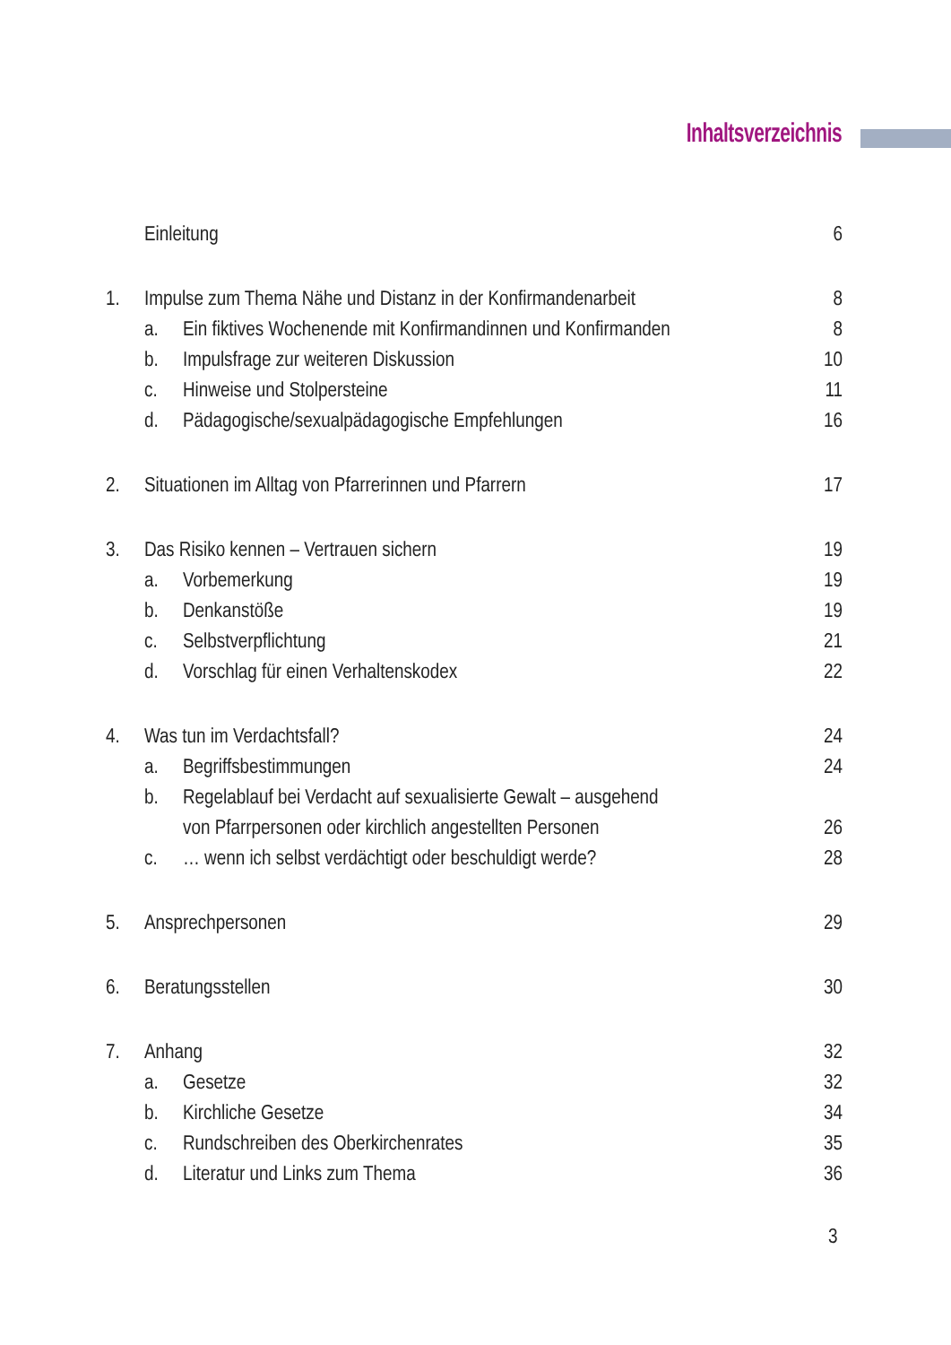Inhaltsverzeichnis
Einleitung 6
1. Impulse zum Thema Nähe und Distanz in der Konfirmandenarbeit 8
a. Ein fiktives Wochenende mit Konfirmandinnen und Konfirmanden 8
b. Impulsfrage zur weiteren Diskussion 10
c. Hinweise und Stolpersteine 11
d. Pädagogische/sexualpädagogische Empfehlungen 16
2. Situationen im Alltag von Pfarrerinnen und Pfarrern 17
3. Das Risiko kennen – Vertrauen sichern 19
a. Vorbemerkung 19
b. Denkanstöße 19
c. Selbstverpflichtung 21
d. Vorschlag für einen Verhaltenskodex 22
4. Was tun im Verdachtsfall? 24
a. Begriffsbestimmungen 24
b. Regelablauf bei Verdacht auf sexualisierte Gewalt – ausgehend
von Pfarrpersonen oder kirchlich angestellten Personen 26
c. … wenn ich selbst verdächtigt oder beschuldigt werde? 28
5. Ansprechpersonen 29
6. Beratungsstellen 30
7. Anhang 32
a. Gesetze 32
b. Kirchliche Gesetze 34
c. Rundschreiben des Oberkirchenrates 35
d. Literatur und Links zum Thema 36
3